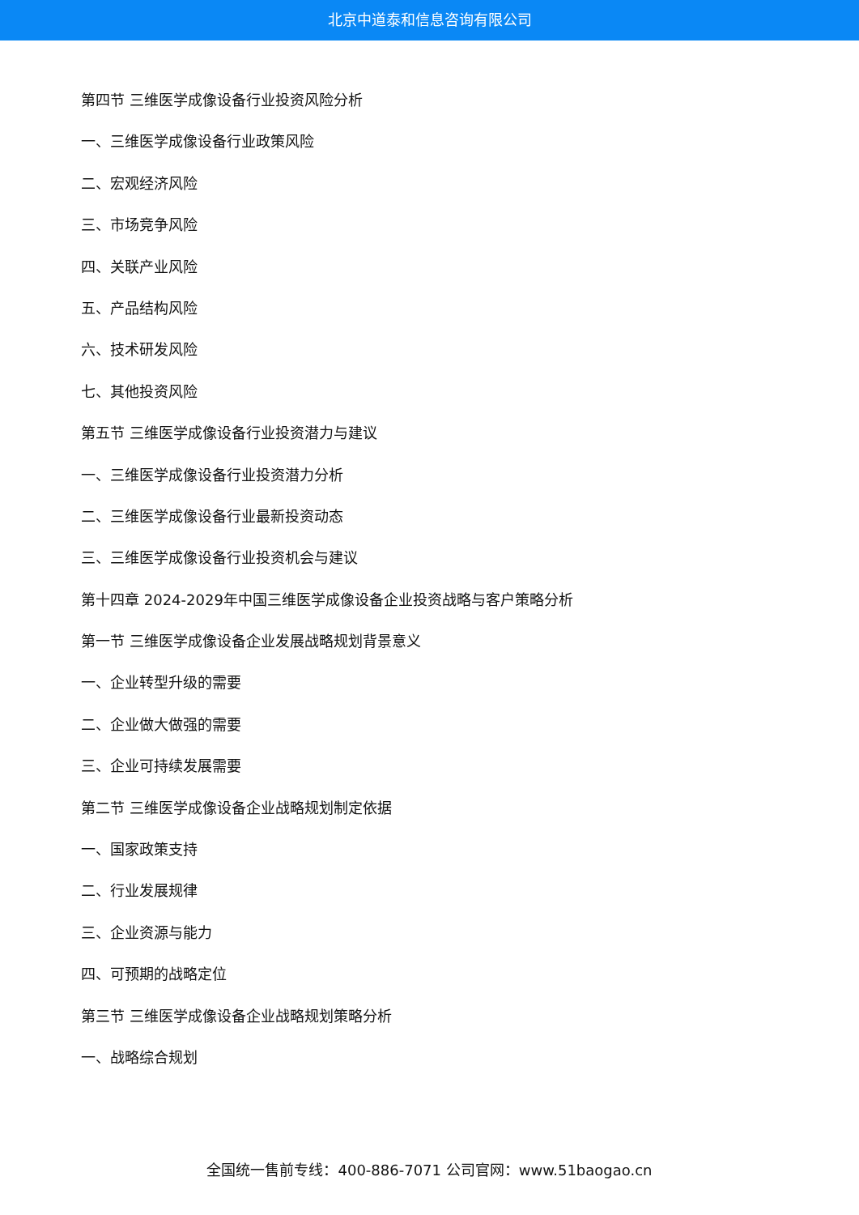北京中道泰和信息咨询有限公司
第四节 三维医学成像设备行业投资风险分析
一、三维医学成像设备行业政策风险
二、宏观经济风险
三、市场竞争风险
四、关联产业风险
五、产品结构风险
六、技术研发风险
七、其他投资风险
第五节 三维医学成像设备行业投资潜力与建议
一、三维医学成像设备行业投资潜力分析
二、三维医学成像设备行业最新投资动态
三、三维医学成像设备行业投资机会与建议
第十四章 2024-2029年中国三维医学成像设备企业投资战略与客户策略分析
第一节 三维医学成像设备企业发展战略规划背景意义
一、企业转型升级的需要
二、企业做大做强的需要
三、企业可持续发展需要
第二节 三维医学成像设备企业战略规划制定依据
一、国家政策支持
二、行业发展规律
三、企业资源与能力
四、可预期的战略定位
第三节 三维医学成像设备企业战略规划策略分析
一、战略综合规划
全国统一售前专线：400-886-7071 公司官网：www.51baogao.cn